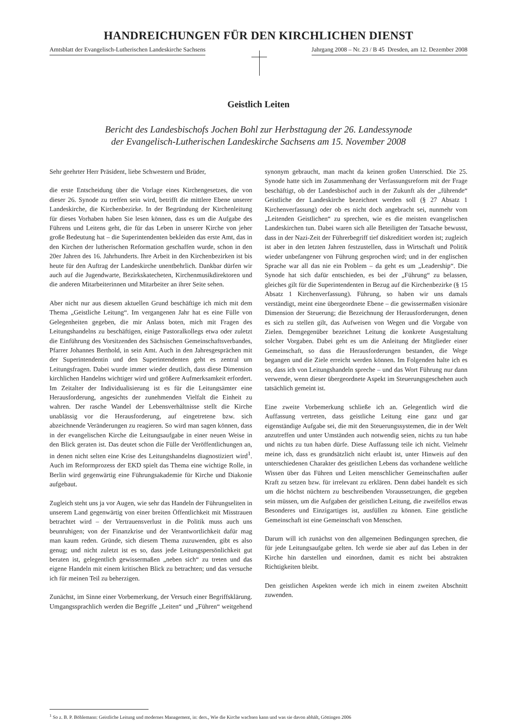HANDREICHUNGEN FÜR DEN KIRCHLICHEN DIENST
Amtsblatt der Evangelisch-Lutherischen Landeskirche Sachsens
Jahrgang 2008 – Nr. 23 / B 45 Dresden, am 12. Dezember 2008
Geistlich Leiten
Bericht des Landesbischofs Jochen Bohl zur Herbsttagung der 26. Landessynode
der Evangelisch-Lutherischen Landeskirche Sachsens am 15. November 2008
Sehr geehrter Herr Präsident, liebe Schwestern und Brüder,
die erste Entscheidung über die Vorlage eines Kirchengesetzes, die von dieser 26. Synode zu treffen sein wird, betrifft die mittlere Ebene unserer Landeskirche, die Kirchenbezirke. In der Begründung der Kirchenleitung für dieses Vorhaben haben Sie lesen können, dass es um die Aufgabe des Führens und Leitens geht, die für das Leben in unserer Kirche von jeher große Bedeutung hat – die Superintendenten bekleiden das erste Amt, das in den Kirchen der lutherischen Reformation geschaffen wurde, schon in den 20er Jahren des 16. Jahrhunderts. Ihre Arbeit in den Kirchenbezirken ist bis heute für den Auftrag der Landeskirche unentbehrlich. Dankbar dürfen wir auch auf die Jugendwarte, Bezirkskatecheten, Kirchenmusikdirektoren und die anderen Mitarbeiterinnen und Mitarbeiter an ihrer Seite sehen.
Aber nicht nur aus diesem aktuellen Grund beschäftige ich mich mit dem Thema „Geistliche Leitung“. Im vergangenen Jahr hat es eine Fülle von Gelegenheiten gegeben, die mir Anlass boten, mich mit Fragen des Leitungshandelns zu beschäftigen, einige Pastoralkollegs etwa oder zuletzt die Einführung des Vorsitzenden des Sächsischen Gemeinschaftsverbandes, Pfarrer Johannes Berthold, in sein Amt. Auch in den Jahresgesprächen mit der Superintendentin und den Superintendenten geht es zentral um Leitungsfragen. Dabei wurde immer wieder deutlich, dass diese Dimension kirchlichen Handelns wichtiger wird und größere Aufmerksamkeit erfordert. Im Zeitalter der Individualisierung ist es für die Leitungsämter eine Herausforderung, angesichts der zunehmenden Vielfalt die Einheit zu wahren. Der rasche Wandel der Lebensverhältnisse stellt die Kirche unablässig vor die Herausforderung, auf eingetretene bzw. sich abzeichnende Veränderungen zu reagieren. So wird man sagen können, dass in der evangelischen Kirche die Leitungsaufgabe in einer neuen Weise in den Blick geraten ist. Das deutet schon die Fülle der Veröffentlichungen an, in denen nicht selten eine Krise des Leitungshandelns diagnostiziert wird<sup>1</sup>. Auch im Reformprozess der EKD spielt das Thema eine wichtige Rolle, in Berlin wird gegenwärtig eine Führungsakademie für Kirche und Diakonie aufgebaut.
Zugleich steht uns ja vor Augen, wie sehr das Handeln der Führungseliten in unserem Land gegenwärtig von einer breiten Öffentlichkeit mit Misstrauen betrachtet wird – der Vertrauensverlust in die Politik muss auch uns beunruhigen; von der Finanzkrise und der Verantwortlichkeit dafür mag man kaum reden. Gründe, sich diesem Thema zuzuwenden, gibt es also genug; und nicht zuletzt ist es so, dass jede Leitungspersönlichkeit gut beraten ist, gelegentlich gewissermaßen „neben sich“ zu treten und das eigene Handeln mit einem kritischen Blick zu betrachten; und das versuche ich für meinen Teil zu beherzigen.
Zunächst, im Sinne einer Vorbemerkung, der Versuch einer Begriffsklärung. Umgangssprachlich werden die Begriffe „Leiten“ und „Führen“ weitgehend synonym gebraucht, man macht da keinen großen Unterschied. Die 25. Synode hatte sich im Zusammenhang der Verfassungsreform mit der Frage beschäftigt, ob der Landesbischof auch in der Zukunft als der „führende“ Geistliche der Landeskirche bezeichnet werden soll (§ 27 Absatz 1 Kirchenverfassung) oder ob es nicht doch angebracht sei, nunmehr vom „Leitenden Geistlichen“ zu sprechen, wie es die meisten evangelischen Landeskirchen tun. Dabei waren sich alle Beteiligten der Tatsache bewusst, dass in der Nazi-Zeit der Führerbegriff tief diskreditiert worden ist; zugleich ist aber in den letzten Jahren festzustellen, dass in Wirtschaft und Politik wieder unbefangener von Führung gesprochen wird; und in der englischen Sprache war all das nie ein Problem – da geht es um „Leadership“. Die Synode hat sich dafür entschieden, es bei der „Führung“ zu belassen, gleiches gilt für die Superintendenten in Bezug auf die Kirchenbezirke (§ 15 Absatz 1 Kirchenverfassung). Führung, so haben wir uns damals verständigt, meint eine übergeordnete Ebene – die gewissermaßen visionäre Dimension der Steuerung; die Bezeichnung der Herausforderungen, denen es sich zu stellen gilt, das Aufweisen von Wegen und die Vorgabe von Zielen. Demgegenüber bezeichnet Leitung die konkrete Ausgestaltung solcher Vorgaben. Dabei geht es um die Anleitung der Mitglieder einer Gemeinschaft, so dass die Herausforderungen bestanden, die Wege begangen und die Ziele erreicht werden können. Im Folgenden halte ich es so, dass ich von Leitungshandeln spreche – und das Wort Führung nur dann verwende, wenn dieser übergeordnete Aspekt im Steuerungsgeschehen auch tatsächlich gemeint ist.
Eine zweite Vorbemerkung schließe ich an. Gelegentlich wird die Auffassung vertreten, dass geistliche Leitung eine ganz und gar eigenständige Aufgabe sei, die mit den Steuerungssystemen, die in der Welt anzutreffen und unter Umständen auch notwendig seien, nichts zu tun habe und nichts zu tun haben dürfe. Diese Auffassung teile ich nicht. Vielmehr meine ich, dass es grundsätzlich nicht erlaubt ist, unter Hinweis auf den unterschiedenen Charakter des geistlichen Lebens das vorhandene weltliche Wissen über das Führen und Leiten menschlicher Gemeinschaften außer Kraft zu setzen bzw. für irrelevant zu erklären. Denn dabei handelt es sich um die höchst nüchtern zu beschreibenden Voraussetzungen, die gegeben sein müssen, um die Aufgaben der geistlichen Leitung, die zweifellos etwas Besonderes und Einzigartiges ist, ausfüllen zu können. Eine geistliche Gemeinschaft ist eine Gemeinschaft von Menschen.
Darum will ich zunächst von den allgemeinen Bedingungen sprechen, die für jede Leitungsaufgabe gelten. Ich werde sie aber auf das Leben in der Kirche hin darstellen und einordnen, damit es nicht bei abstrakten Richtigkeiten bleibt.
Den geistlichen Aspekten werde ich mich in einem zweiten Abschnitt zuwenden.
<sup>1</sup> So z. B. P. Böhlemann: Geistliche Leitung und modernes Management, in: ders., Wie die Kirche wachsen kann und was sie davon abhält, Göttingen 2006